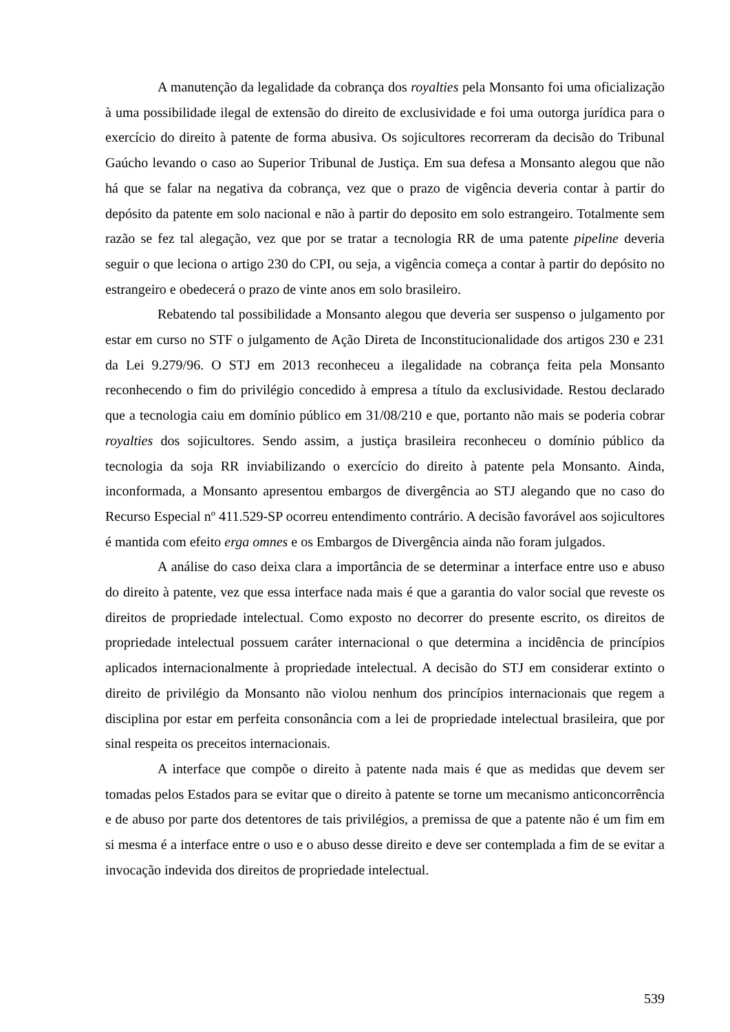A manutenção da legalidade da cobrança dos royalties pela Monsanto foi uma oficialização à uma possibilidade ilegal de extensão do direito de exclusividade e foi uma outorga jurídica para o exercício do direito à patente de forma abusiva. Os sojicultores recorreram da decisão do Tribunal Gaúcho levando o caso ao Superior Tribunal de Justiça. Em sua defesa a Monsanto alegou que não há que se falar na negativa da cobrança, vez que o prazo de vigência deveria contar à partir do depósito da patente em solo nacional e não à partir do deposito em solo estrangeiro. Totalmente sem razão se fez tal alegação, vez que por se tratar a tecnologia RR de uma patente pipeline deveria seguir o que leciona o artigo 230 do CPI, ou seja, a vigência começa a contar à partir do depósito no estrangeiro e obedecerá o prazo de vinte anos em solo brasileiro.
Rebatendo tal possibilidade a Monsanto alegou que deveria ser suspenso o julgamento por estar em curso no STF o julgamento de Ação Direta de Inconstitucionalidade dos artigos 230 e 231 da Lei 9.279/96. O STJ em 2013 reconheceu a ilegalidade na cobrança feita pela Monsanto reconhecendo o fim do privilégio concedido à empresa a título da exclusividade. Restou declarado que a tecnologia caiu em domínio público em 31/08/210 e que, portanto não mais se poderia cobrar royalties dos sojicultores. Sendo assim, a justiça brasileira reconheceu o domínio público da tecnologia da soja RR inviabilizando o exercício do direito à patente pela Monsanto. Ainda, inconformada, a Monsanto apresentou embargos de divergência ao STJ alegando que no caso do Recurso Especial nº 411.529-SP ocorreu entendimento contrário. A decisão favorável aos sojicultores é mantida com efeito erga omnes e os Embargos de Divergência ainda não foram julgados.
A análise do caso deixa clara a importância de se determinar a interface entre uso e abuso do direito à patente, vez que essa interface nada mais é que a garantia do valor social que reveste os direitos de propriedade intelectual. Como exposto no decorrer do presente escrito, os direitos de propriedade intelectual possuem caráter internacional o que determina a incidência de princípios aplicados internacionalmente à propriedade intelectual. A decisão do STJ em considerar extinto o direito de privilégio da Monsanto não violou nenhum dos princípios internacionais que regem a disciplina por estar em perfeita consonância com a lei de propriedade intelectual brasileira, que por sinal respeita os preceitos internacionais.
A interface que compõe o direito à patente nada mais é que as medidas que devem ser tomadas pelos Estados para se evitar que o direito à patente se torne um mecanismo anticoncorrência e de abuso por parte dos detentores de tais privilégios, a premissa de que a patente não é um fim em si mesma é a interface entre o uso e o abuso desse direito e deve ser contemplada a fim de se evitar a invocação indevida dos direitos de propriedade intelectual.
539